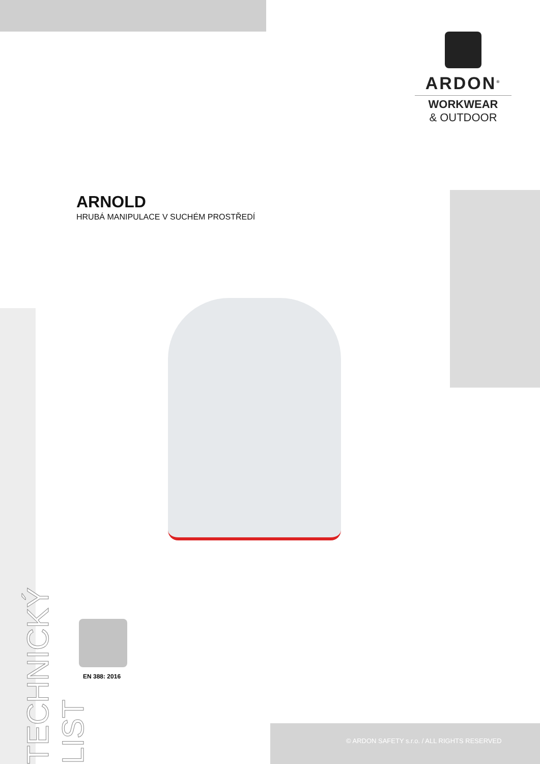ARDON<sup>®</sup>
WORKWEAR
& OUTDOOR
ARNOLD
HRUBÁ MANIPULACE V SUCHÉM PROSTŘEDÍ
EN 388: 2016
TECHNICKÝ LIST
© ARDON SAFETY s.r.o. / ALL RIGHTS RESERVED